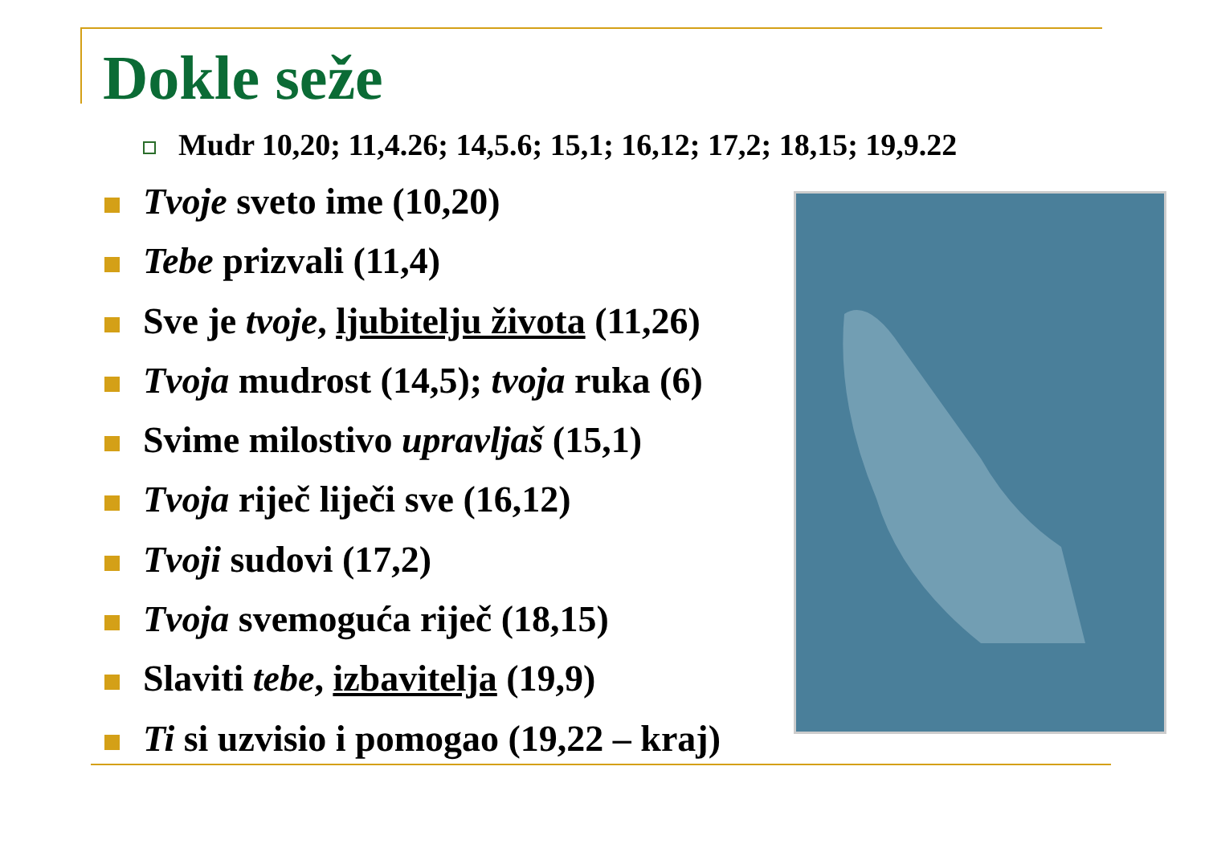Dokle seže
Mudr 10,20; 11,4.26; 14,5.6; 15,1; 16,12; 17,2; 18,15; 19,9.22
Tvoje sveto ime (10,20)
Tebe prizvali (11,4)
Sve je tvoje, ljubitelju života (11,26)
Tvoja mudrost (14,5); tvoja ruka (6)
Svime milostivo upravljaš (15,1)
Tvoja riječ liječi sve (16,12)
Tvoji sudovi (17,2)
Tvoja svemoguća riječ (18,15)
Slaviti tebe, izbavitelja (19,9)
Ti si uzvisio i pomogao (19,22 – kraj)